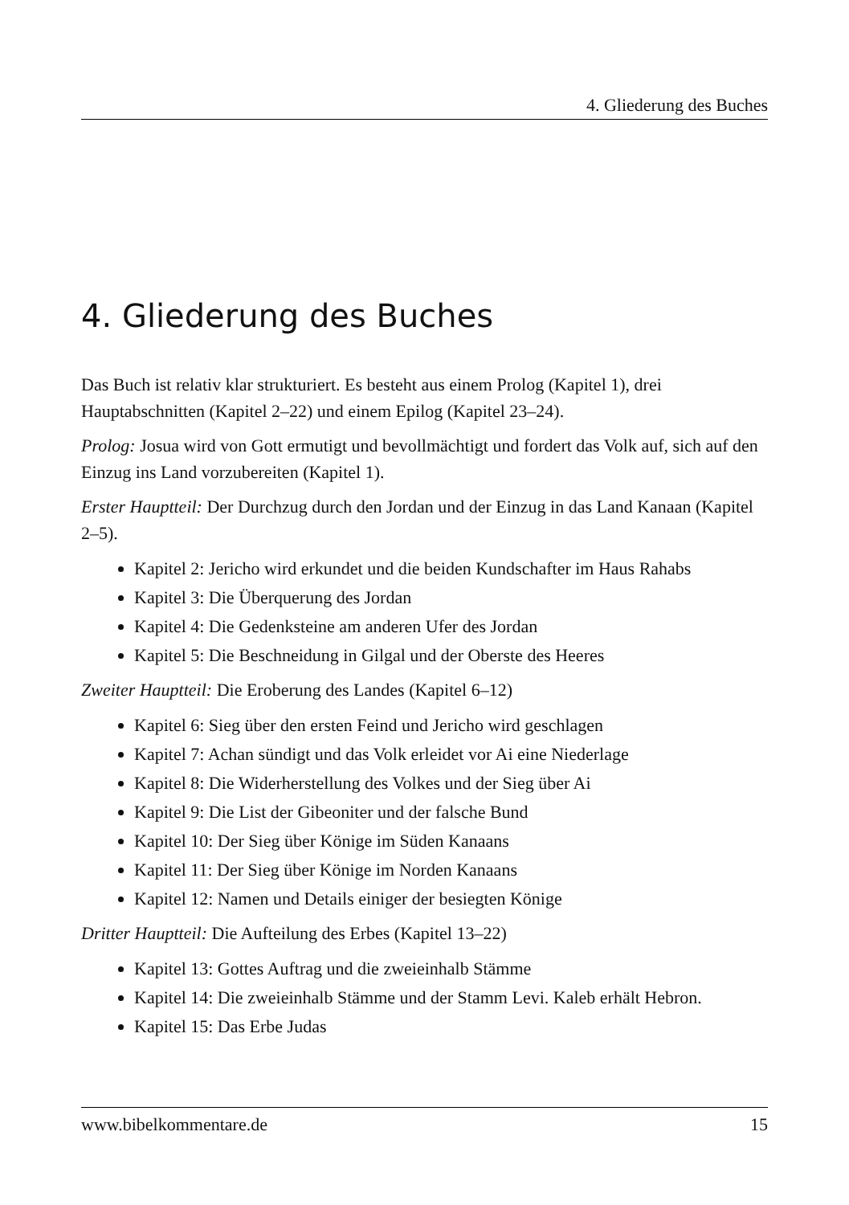4. Gliederung des Buches
4. Gliederung des Buches
Das Buch ist relativ klar strukturiert. Es besteht aus einem Prolog (Kapitel 1), drei Hauptabschnitten (Kapitel 2–22) und einem Epilog (Kapitel 23–24).
Prolog: Josua wird von Gott ermutigt und bevollmächtigt und fordert das Volk auf, sich auf den Einzug ins Land vorzubereiten (Kapitel 1).
Erster Hauptteil: Der Durchzug durch den Jordan und der Einzug in das Land Kanaan (Kapitel 2–5).
Kapitel 2: Jericho wird erkundet und die beiden Kundschafter im Haus Rahabs
Kapitel 3: Die Überquerung des Jordan
Kapitel 4: Die Gedenksteine am anderen Ufer des Jordan
Kapitel 5: Die Beschneidung in Gilgal und der Oberste des Heeres
Zweiter Hauptteil: Die Eroberung des Landes (Kapitel 6–12)
Kapitel 6: Sieg über den ersten Feind und Jericho wird geschlagen
Kapitel 7: Achan sündigt und das Volk erleidet vor Ai eine Niederlage
Kapitel 8: Die Widerherstellung des Volkes und der Sieg über Ai
Kapitel 9: Die List der Gibeoniter und der falsche Bund
Kapitel 10: Der Sieg über Könige im Süden Kanaans
Kapitel 11: Der Sieg über Könige im Norden Kanaans
Kapitel 12: Namen und Details einiger der besiegten Könige
Dritter Hauptteil: Die Aufteilung des Erbes (Kapitel 13–22)
Kapitel 13: Gottes Auftrag und die zweieinhalb Stämme
Kapitel 14: Die zweieinhalb Stämme und der Stamm Levi. Kaleb erhält Hebron.
Kapitel 15: Das Erbe Judas
www.bibelkommentare.de 15